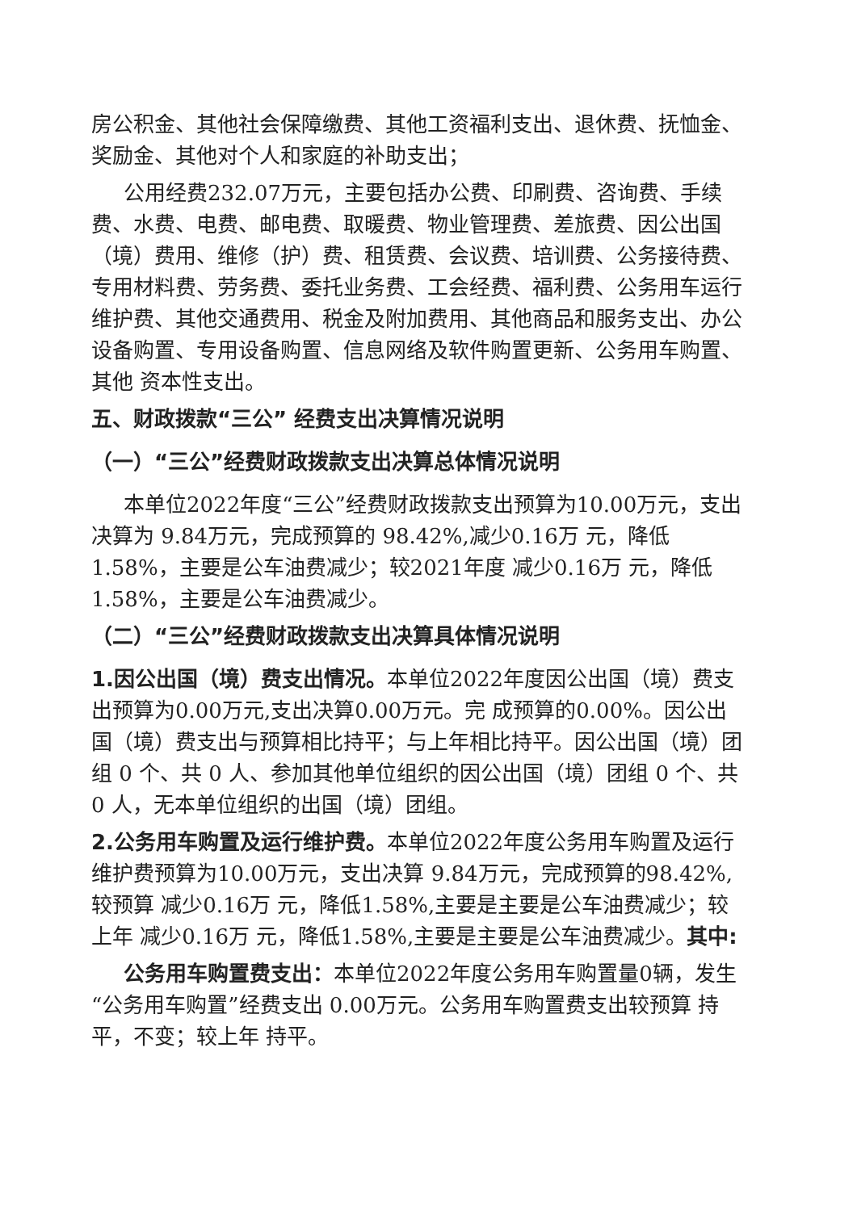房公积金、其他社会保障缴费、其他工资福利支出、退休费、抚恤金、奖励金、其他对个人和家庭的补助支出；
公用经费232.07万元，主要包括办公费、印刷费、咨询费、手续费、水费、电费、邮电费、取暖费、物业管理费、差旅费、因公出国（境）费用、维修（护）费、租赁费、会议费、培训费、公务接待费、专用材料费、劳务费、委托业务费、工会经费、福利费、公务用车运行维护费、其他交通费用、税金及附加费用、其他商品和服务支出、办公设备购置、专用设备购置、信息网络及软件购置更新、公务用车购置、其他 资本性支出。
五、财政拨款“三公” 经费支出决算情况说明
（一）“三公”经费财政拨款支出决算总体情况说明
本单位2022年度“三公”经费财政拨款支出预算为10.00万元，支出决算为 9.84万元，完成预算的 98.42%,减少0.16万 元，降低1.58%，主要是公车油费减少；较2021年度 减少0.16万 元，降低1.58%，主要是公车油费减少。
（二）“三公”经费财政拨款支出决算具体情况说明
1.因公出国（境）费支出情况。本单位2022年度因公出国（境）费支出预算为0.00万元,支出决算0.00万元。完 成预算的0.00%。因公出国（境）费支出与预算相比持平；与上年相比持平。因公出国（境）团组 0 个、共 0 人、参加其他单位组织的因公出国（境）团组 0 个、共 0 人，无本单位组织的出国（境）团组。
2.公务用车购置及运行维护费。本单位2022年度公务用车购置及运行维护费预算为10.00万元，支出决算 9.84万元，完成预算的98.42%,较预算 减少0.16万 元，降低1.58%,主要是主要是公车油费减少；较上年 减少0.16万 元，降低1.58%,主要是主要是公车油费减少。其中:
公务用车购置费支出：本单位2022年度公务用车购置量0辆，发生“公务用车购置”经费支出 0.00万元。公务用车购置费支出较预算 持平，不变；较上年 持平。